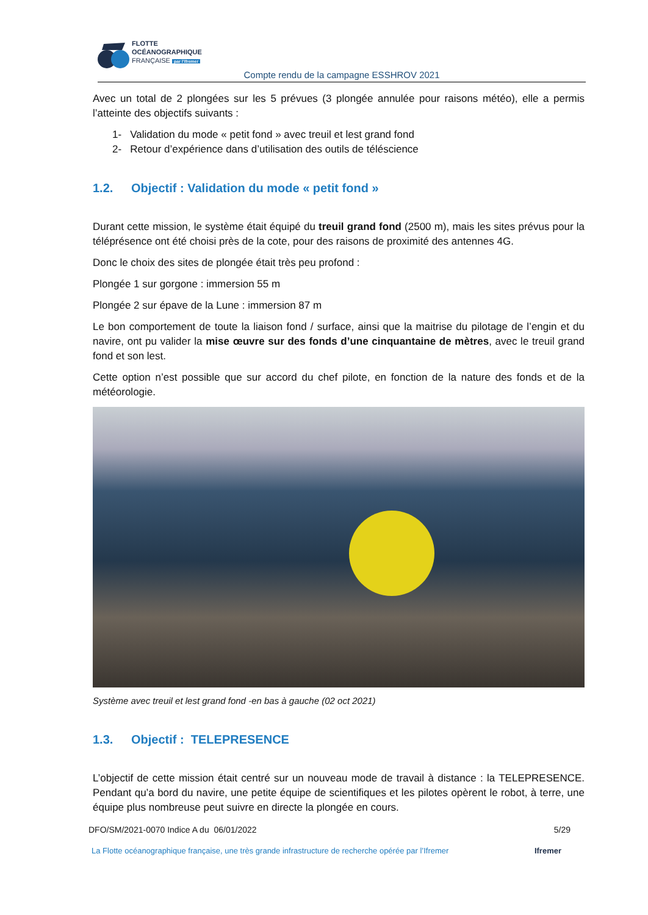FLOTTE
OCÉANOGRAPHIQUE
FRANÇAISE par l'Ifremer
Compte rendu de la campagne ESSHROV 2021
Avec un total de 2 plongées sur les 5 prévues (3 plongée annulée pour raisons météo), elle a permis l’atteinte des objectifs suivants :
1- Validation du mode « petit fond » avec treuil et lest grand fond
2- Retour d’expérience dans d’utilisation des outils de téléscience
1.2. Objectif : Validation du mode « petit fond »
Durant cette mission, le système était équipé du treuil grand fond (2500 m), mais les sites prévus pour la téléprésence ont été choisi près de la cote, pour des raisons de proximité des antennes 4G.
Donc le choix des sites de plongée était très peu profond :
Plongée 1 sur gorgone : immersion 55 m
Plongée 2 sur épave de la Lune : immersion 87 m
Le bon comportement de toute la liaison fond / surface, ainsi que la maitrise du pilotage de l’engin et du navire, ont pu valider la mise œuvre sur des fonds d’une cinquantaine de mètres, avec le treuil grand fond et son lest.
Cette option n’est possible que sur accord du chef pilote, en fonction de la nature des fonds et de la météorologie.
Système avec treuil et lest grand fond -en bas à gauche (02 oct 2021)
1.3. Objectif : TELEPRESENCE
L’objectif de cette mission était centré sur un nouveau mode de travail à distance : la TELEPRESENCE. Pendant qu’a bord du navire, une petite équipe de scientifiques et les pilotes opèrent le robot, à terre, une équipe plus nombreuse peut suivre en directe la plongée en cours.
DFO/SM/2021-0070 Indice A du 06/01/2022 5/29
La Flotte océanographique française, une très grande infrastructure de recherche opérée par l’Ifremer Ifremer